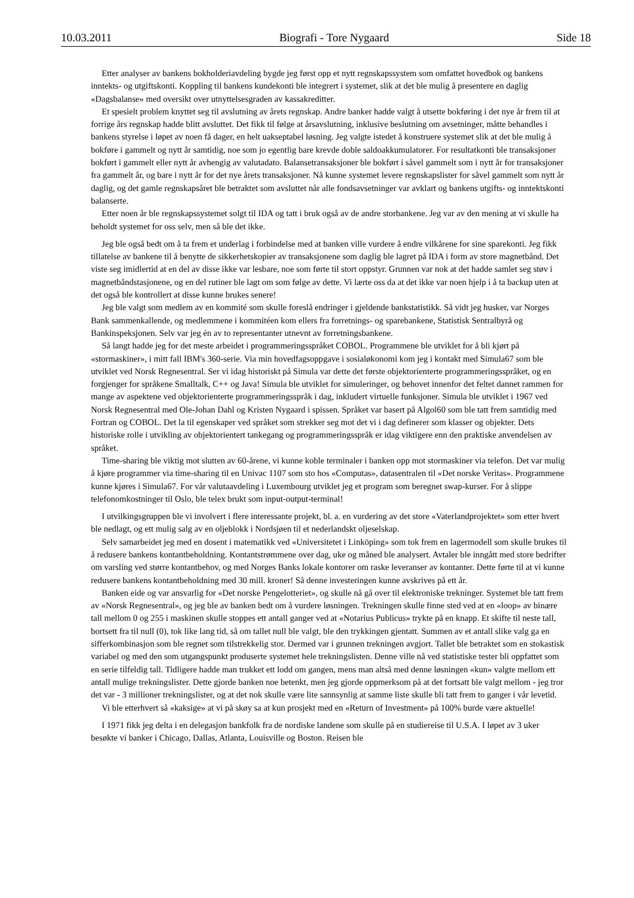10.03.2011 Biografi - Tore Nygaard Side 18
Etter analyser av bankens bokholderiavdeling bygde jeg først opp et nytt regnskapssystem som omfattet hovedbok og bankens inntekts- og utgiftskonti. Koppling til bankens kundekonti ble integrert i systemet, slik at det ble mulig å presentere en daglig «Dagsbalanse» med oversikt over utnyttelsesgraden av kassakreditter.
Et spesielt problem knyttet seg til avslutning av årets regnskap. Andre banker hadde valgt å utsette bokføring i det nye år frem til at forrige års regnskap hadde blitt avsluttet. Det fikk til følge at årsavslutning, inklusive beslutning om avsetninger, måtte behandles i bankens styrelse i løpet av noen få dager, en helt uakseptabel løsning. Jeg valgte istedet å konstruere systemet slik at det ble mulig å bokføre i gammelt og nytt år samtidig, noe som jo egentlig bare krevde doble saldoakkumulatorer. For resultatkonti ble transaksjoner bokført i gammelt eller nytt år avhengig av valutadato. Balansetransaksjoner ble bokført i såvel gammelt som i nytt år for transaksjoner fra gammelt år, og bare i nytt år for det nye årets transaksjoner. Nå kunne systemet levere regnskapslister for såvel gammelt som nytt år daglig, og det gamle regnskapsåret ble betraktet som avsluttet når alle fondsavsetninger var avklart og bankens utgifts- og inntektskonti balanserte.
Etter noen år ble regnskapssystemet solgt til IDA og tatt i bruk også av de andre storbankene. Jeg var av den mening at vi skulle ha beholdt systemet for oss selv, men så ble det ikke.
Jeg ble også bedt om å ta frem et underlag i forbindelse med at banken ville vurdere å endre vilkårene for sine sparekonti. Jeg fikk tillatelse av bankene til å benytte de sikkerhetskopier av transaksjonene som daglig ble lagret på IDA i form av store magnetbånd. Det viste seg imidlertid at en del av disse ikke var lesbare, noe som førte til stort oppstyr. Grunnen var nok at det hadde samlet seg støv i magnetbåndstasjonene, og en del rutiner ble lagt om som følge av dette. Vi lærte oss da at det ikke var noen hjelp i å ta backup uten at det også ble kontrollert at disse kunne brukes senere!
Jeg ble valgt som medlem av en kommité som skulle foreslå endringer i gjeldende bankstatistikk. Så vidt jeg husker, var Norges Bank sammenkallende, og medlemmene i kommitéen kom ellers fra forretnings- og sparebankene, Statistisk Sentralbyrå og Bankinspeksjonen. Selv var jeg én av to representanter utnevnt av forretningsbankene.
Så langt hadde jeg for det meste arbeidet i programmeringsspråket COBOL. Programmene ble utviklet for å bli kjørt på «stormaskiner», i mitt fall IBM's 360-serie. Via min hovedfagsoppgave i sosialøkonomi kom jeg i kontakt med Simula67 som ble utviklet ved Norsk Regnesentral. Ser vi idag historiskt på Simula var dette det første objektorienterte programmeringsspråket, og en forgjenger for språkene Smalltalk, C++ og Java! Simula ble utviklet for simuleringer, og behovet innenfor det feltet dannet rammen for mange av aspektene ved objektorienterte programmeringsspråk i dag, inkludert virtuelle funksjoner. Simula ble utviklet i 1967 ved Norsk Regnesentral med Ole-Johan Dahl og Kristen Nygaard i spissen. Språket var basert på Algol60 som ble tatt frem samtidig med Fortran og COBOL. Det la til egenskaper ved språket som strekker seg mot det vi i dag definerer som klasser og objekter. Dets historiske rolle i utvikling av objektorientert tankegang og programmeringsspråk er idag viktigere enn den praktiske anvendelsen av språket.
Time-sharing ble viktig mot slutten av 60-årene, vi kunne koble terminaler i banken opp mot stormaskiner via telefon. Det var mulig å kjøre programmer via time-sharing til en Univac 1107 som sto hos «Computas», datasentralen til «Det norske Veritas». Programmene kunne kjøres i Simula67. For vår valutaavdeling i Luxembourg utviklet jeg et program som beregnet swap-kurser. For å slippe telefonomkostninger til Oslo, ble telex brukt som input-output-terminal!
I utvilkingsgruppen ble vi involvert i flere interessante projekt, bl. a. en vurdering av det store «Vaterlandprojektet» som etter hvert ble nedlagt, og ett mulig salg av en oljeblokk i Nordsjøen til et nederlandskt oljeselskap.
Selv samarbeidet jeg med en dosent i matematikk ved «Universitetet i Linköping» som tok frem en lagermodell som skulle brukes til å redusere bankens kontantbeholdning. Kontantstrømmene over dag, uke og måned ble analysert. Avtaler ble inngått med store bedrifter om varsling ved større kontantbehov, og med Norges Banks lokale kontorer om raske leveranser av kontanter. Dette førte til at vi kunne redusere bankens kontantbeholdning med 30 mill. kroner! Så denne investeringen kunne avskrives på ett år.
Banken eide og var ansvarlig for «Det norske Pengelotteriet», og skulle nå gå over til elektroniske trekninger. Systemet ble tatt frem av «Norsk Regnesentral», og jeg ble av banken bedt om å vurdere løsningen. Trekningen skulle finne sted ved at en «loop» av binære tall mellom 0 og 255 i maskinen skulle stoppes ett antall ganger ved at «Notarius Publicus» trykte på en knapp. Et skifte til neste tall, bortsett fra til null (0), tok like lang tid, så om tallet null ble valgt, ble den trykkingen gjentatt. Summen av et antall slike valg ga en sifferkombinasjon som ble regnet som tilstrekkelig stor. Dermed var i grunnen trekningen avgjort. Tallet ble betraktet som en stokastisk variabel og med den som utgangspunkt produserte systemet hele trekningslisten. Denne ville nå ved statistiske tester bli oppfattet som en serie tilfeldig tall. Tidligere hadde man trukket ett lodd om gangen, mens man altså med denne løsningen «kun» valgte mellom ett antall mulige trekningslister. Dette gjorde banken noe betenkt, men jeg gjorde oppmerksom på at det fortsatt ble valgt mellom - jeg tror det var - 3 millioner trekningslister, og at det nok skulle være lite sannsynlig at samme liste skulle bli tatt frem to ganger i vår levetid.
Vi ble etterhvert så «kaksige» at vi på skøy sa at kun prosjekt med en «Return of Investment» på 100% burde være aktuelle!
I 1971 fikk jeg delta i en delegasjon bankfolk fra de nordiske landene som skulle på en studiereise til U.S.A. I løpet av 3 uker besøkte vi banker i Chicago, Dallas, Atlanta, Louisville og Boston. Reisen ble